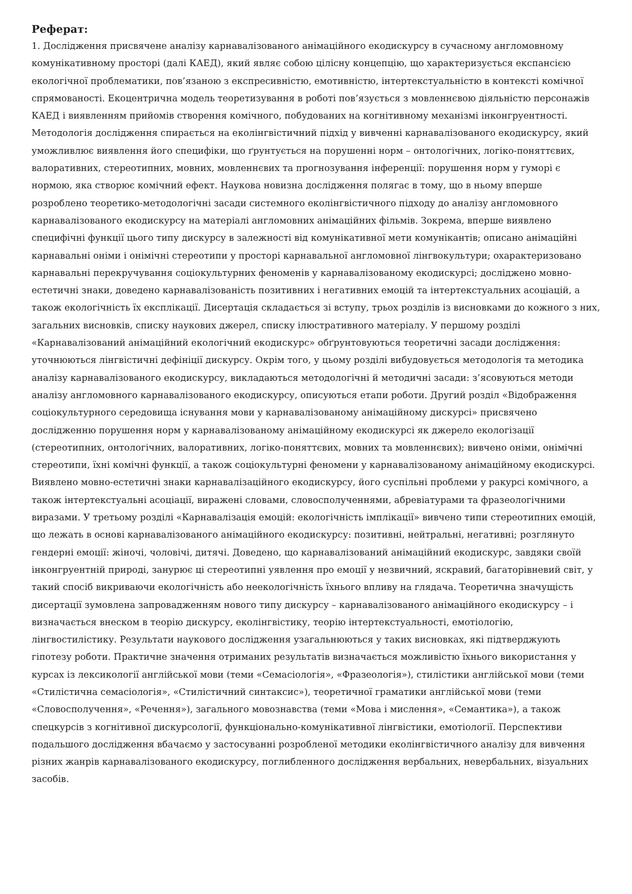Реферат:
1. Дослідження присвячене аналізу карнавалізованого анімаційного екодискурсу в сучасному англомовному комунікативному просторі (далі КАЕД), який являє собою цілісну концепцію, що характеризується експансією екологічної проблематики, пов’язаною з експресивністю, емотивністю, інтертекстуальністю в контексті комічної спрямованості. Екоцентрична модель теоретизування в роботі пов’язується з мовленнєвою діяльністю персонажів КАЕД і виявленням прийомів створення комічного, побудованих на когнітивному механізмі інконгруентності. Методологія дослідження спирається на еколінгвістичний підхід у вивченні карнавалізованого екодискурсу, який уможливлює виявлення його специфіки, що ґрунтується на порушенні норм – онтологічних, логіко-поняттєвих, валоративних, стереотипних, мовних, мовленнєвих та прогнозування інференції: порушення норм у гуморі є нормою, яка створює комічний ефект. Наукова новизна дослідження полягає в тому, що в ньому вперше розроблено теоретико-методологічні засади системного еколінгвістичного підходу до аналізу англомовного карнавалізованого екодискурсу на матеріалі англомовних анімаційних фільмів. Зокрема, вперше виявлено специфічні функції цього типу дискурсу в залежності від комунікативної мети комунікантів; описано анімаційні карнавальні оніми і онімічні стереотипи у просторі карнавальної англомовної лінгвокультури; охарактеризовано карнавальні перекручування соціокультурних феноменів у карнавалізованому екодискурсі; досліджено мовно-естетичні знаки, доведено карнавалізованість позитивних і негативних емоцій та інтертекстуальних асоціацій, а також екологічність їх експлікації. Дисертація складається зі вступу, трьох розділів із висновками до кожного з них, загальних висновків, списку наукових джерел, списку ілюстративного матеріалу. У першому розділі «Карнавалізований анімаційний екологічний екодискурс» обґрунтовуються теоретичні засади дослідження: уточнюються лінгвістичні дефініції дискурсу. Окрім того, у цьому розділі вибудовується методологія та методика аналізу карнавалізованого екодискурсу, викладаються методологічні й методичні засади: з’ясовуються методи аналізу англомовного карнавалізованого екодискурсу, описуються етапи роботи. Другий розділ «Відображення соціокультурного середовища існування мови у карнавалізованому анімаційному дискурсі» присвячено дослідженню порушення норм у карнавалізованому анімаційному екодискурсі як джерело екологізації (стереотипних, онтологічних, валоративних, логіко-поняттєвих, мовних та мовленнєвих); вивчено оніми, онімічні стереотипи, їхні комічні функції, а також соціокультурні феномени у карнавалізованому анімаційному екодискурсі. Виявлено мовно-естетичні знаки карнавалізаційного екодискурсу, його суспільні проблеми у ракурсі комічного, а також інтертекстуальні асоціації, виражені словами, словосполученнями, абревіатурами та фразеологічними виразами. У третьому розділі «Карнавалізація емоцій: екологічність імплікації» вивчено типи стереотипних емоцій, що лежать в основі карнавалізованого анімаційного екодискурсу: позитивні, нейтральні, негативні; розглянуто гендерні емоції: жіночі, чоловічі, дитячі. Доведено, що карнавалізований анімаційний екодискурс, завдяки своїй інконгруентній природі, занурює ці стереотипні уявлення про емоції у незвичний, яскравий, багаторівневий світ, у такий спосіб викриваючи екологічність або неекологічність їхнього впливу на глядача. Теоретична значущість дисертації зумовлена запровадженням нового типу дискурсу – карнавалізованого анімаційного екодискурсу – і визначається внеском в теорію дискурсу, еколінгвістику, теорію інтертекстуальності, емотіологію, лінгвостилістику. Результати наукового дослідження узагальнюються у таких висновках, які підтверджують гіпотезу роботи. Практичне значення отриманих результатів визначається можливістю їхнього використання у курсах із лексикології англійської мови (теми «Семасіологія», «Фразеологія»), стилістики англійської мови (теми «Стилістична семасіологія», «Стилістичний синтаксис»), теоретичної граматики англійської мови (теми «Словосполучення», «Речення»), загального мовознавства (теми «Мова і мислення», «Семантика»), а також спецкурсів з когнітивної дискурсології, функціонально-комунікативної лінгвістики, емотіології. Перспективи подальшого дослідження вбачаємо у застосуванні розробленої методики еколінгвістичного аналізу для вивчення різних жанрів карнавалізованого екодискурсу, поглибленного дослідження вербальних, невербальних, візуальних засобів.